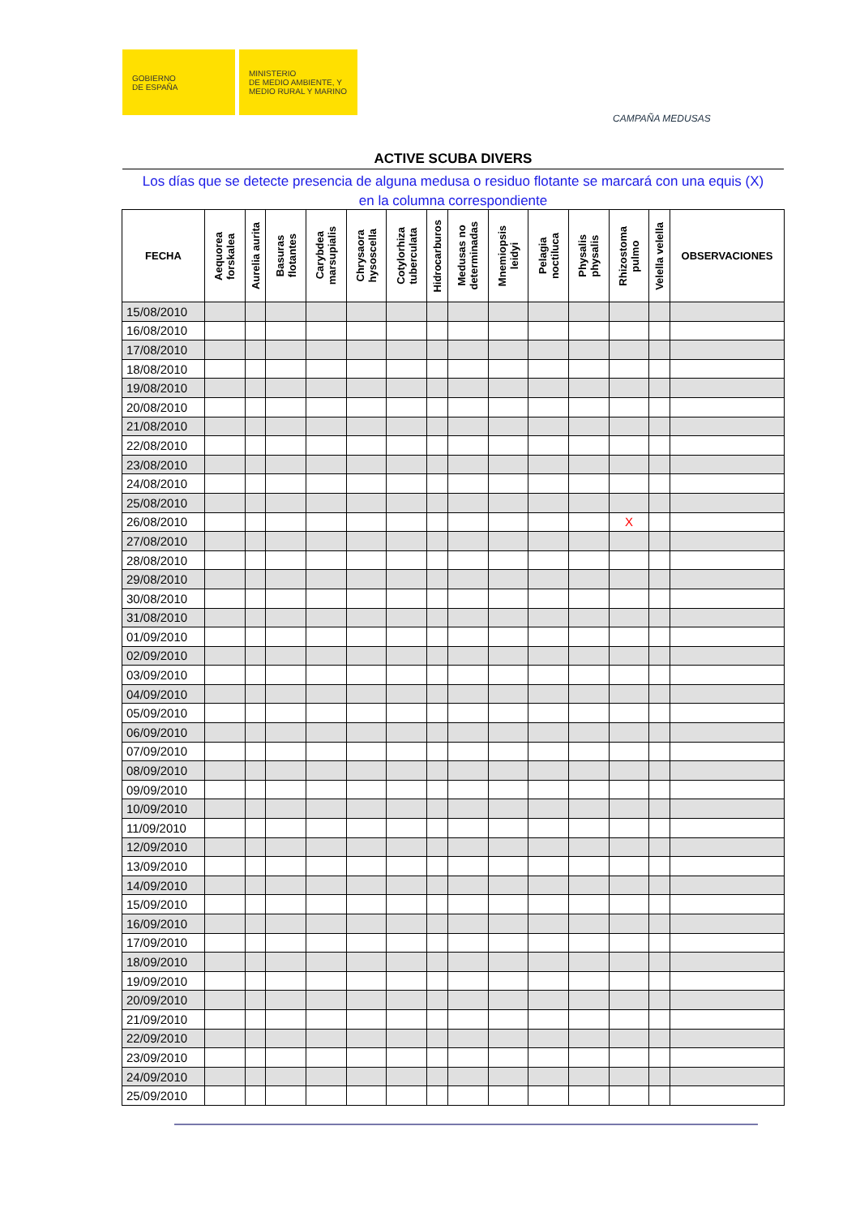GOBIERNO
DE ESPAÑA
MINISTERIO
DE MEDIO AMBIENTE, Y
MEDIO RURAL Y MARINO
CAMPAÑA MEDUSAS
ACTIVE SCUBA DIVERS
Los días que se detecte presencia de alguna medusa o residuo flotante se marcará con una equis (X)
en la columna correspondiente
| FECHA | Aequorea forskalea | Aurelia aurita | Basuras flotantes | Carybdea marsupialis | Chrysaora hysoscella | Cotylorhiza tuberculata | Hidrocarburos | Medusas no determinadas | Mnemiopsis leidyi | Pelagia noctiluca | Physalis physalis | Rhizostoma pulmo | Velella velella | OBSERVACIONES |
| --- | --- | --- | --- | --- | --- | --- | --- | --- | --- | --- | --- | --- | --- | --- |
| 15/08/2010 | | | | | | | | | | | | | | |
| 16/08/2010 | | | | | | | | | | | | | | |
| 17/08/2010 | | | | | | | | | | | | | | |
| 18/08/2010 | | | | | | | | | | | | | | |
| 19/08/2010 | | | | | | | | | | | | | | |
| 20/08/2010 | | | | | | | | | | | | | | |
| 21/08/2010 | | | | | | | | | | | | | | |
| 22/08/2010 | | | | | | | | | | | | | | |
| 23/08/2010 | | | | | | | | | | | | | | |
| 24/08/2010 | | | | | | | | | | | | | | |
| 25/08/2010 | | | | | | | | | | | | | | |
| 26/08/2010 | | | | | | | | | | | | X | | |
| 27/08/2010 | | | | | | | | | | | | | | |
| 28/08/2010 | | | | | | | | | | | | | | |
| 29/08/2010 | | | | | | | | | | | | | | |
| 30/08/2010 | | | | | | | | | | | | | | |
| 31/08/2010 | | | | | | | | | | | | | | |
| 01/09/2010 | | | | | | | | | | | | | | |
| 02/09/2010 | | | | | | | | | | | | | | |
| 03/09/2010 | | | | | | | | | | | | | | |
| 04/09/2010 | | | | | | | | | | | | | | |
| 05/09/2010 | | | | | | | | | | | | | | |
| 06/09/2010 | | | | | | | | | | | | | | |
| 07/09/2010 | | | | | | | | | | | | | | |
| 08/09/2010 | | | | | | | | | | | | | | |
| 09/09/2010 | | | | | | | | | | | | | | |
| 10/09/2010 | | | | | | | | | | | | | | |
| 11/09/2010 | | | | | | | | | | | | | | |
| 12/09/2010 | | | | | | | | | | | | | | |
| 13/09/2010 | | | | | | | | | | | | | | |
| 14/09/2010 | | | | | | | | | | | | | | |
| 15/09/2010 | | | | | | | | | | | | | | |
| 16/09/2010 | | | | | | | | | | | | | | |
| 17/09/2010 | | | | | | | | | | | | | | |
| 18/09/2010 | | | | | | | | | | | | | | |
| 19/09/2010 | | | | | | | | | | | | | | |
| 20/09/2010 | | | | | | | | | | | | | | |
| 21/09/2010 | | | | | | | | | | | | | | |
| 22/09/2010 | | | | | | | | | | | | | | |
| 23/09/2010 | | | | | | | | | | | | | | |
| 24/09/2010 | | | | | | | | | | | | | | |
| 25/09/2010 | | | | | | | | | | | | | | |